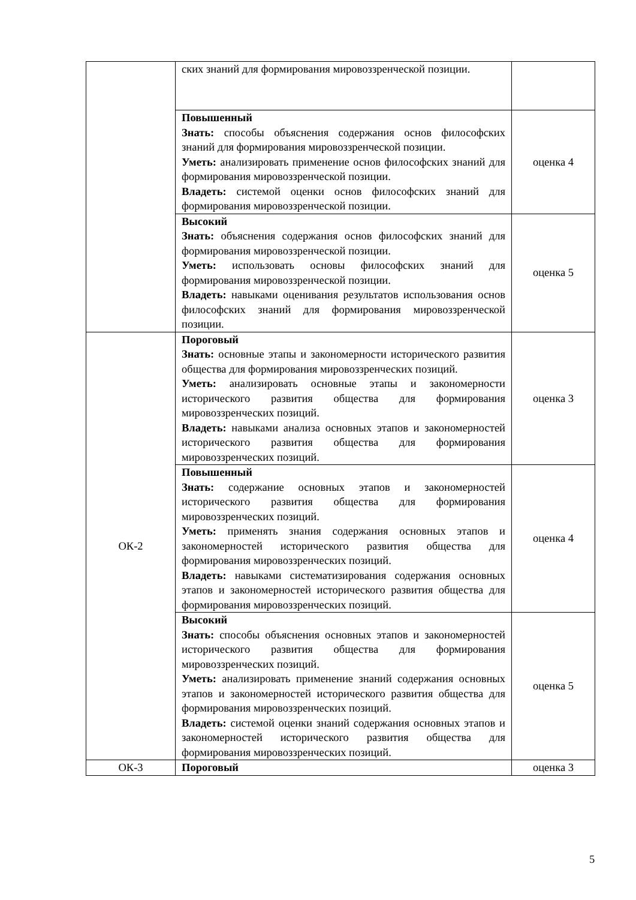| | ских знаний для формирования мировоззренческой позиции. | |
| | Повышенный Знать: способы объяснения содержания основ философских знаний для формирования мировоззренческой позиции. Уметь: анализировать применение основ философских знаний для формирования мировоззренческой позиции. Владеть: системой оценки основ философских знаний для формирования мировоззренческой позиции. | оценка 4 |
| | Высокий Знать: объяснения содержания основ философских знаний для формирования мировоззренческой позиции. Уметь: использовать основы философских знаний для формирования мировоззренческой позиции. Владеть: навыками оценивания результатов использования основ философских знаний для формирования мировоззренческой позиции. | оценка 5 |
| ОК-2 | Пороговый Знать: основные этапы и закономерности исторического развития общества для формирования мировоззренческих позиций. Уметь: анализировать основные этапы и закономерности исторического развития общества для формирования мировоззренческих позиций. Владеть: навыками анализа основных этапов и закономерностей исторического развития общества для формирования мировоззренческих позиций. | оценка 3 |
| | Повышенный Знать: содержание основных этапов и закономерностей исторического развития общества для формирования мировоззренческих позиций. Уметь: применять знания содержания основных этапов и закономерностей исторического развития общества для формирования мировоззренческих позиций. Владеть: навыками систематизирования содержания основных этапов и закономерностей исторического развития общества для формирования мировоззренческих позиций. | оценка 4 |
| | Высокий Знать: способы объяснения основных этапов и закономерностей исторического развития общества для формирования мировоззренческих позиций. Уметь: анализировать применение знаний содержания основных этапов и закономерностей исторического развития общества для формирования мировоззренческих позиций. Владеть: системой оценки знаний содержания основных этапов и закономерностей исторического развития общества для формирования мировоззренческих позиций. | оценка 5 |
| ОК-3 | Пороговый | оценка 3 |
5